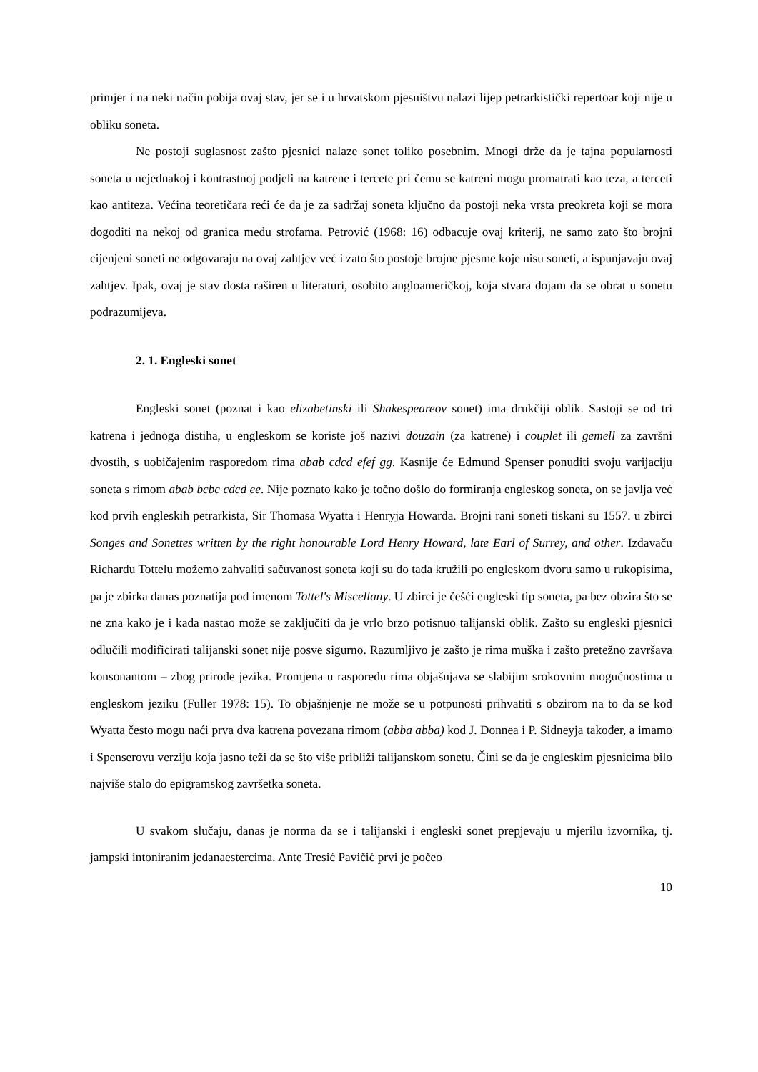primjer i na neki način pobija ovaj stav, jer se i u hrvatskom pjesništvu nalazi lijep petrarkistički repertoar koji nije u obliku soneta.
Ne postoji suglasnost zašto pjesnici nalaze sonet toliko posebnim. Mnogi drže da je tajna popularnosti soneta u nejednakoj i kontrastnoj podjeli na katrene i tercete pri čemu se katreni mogu promatrati kao teza, a terceti kao antiteza. Većina teoretičara reći će da je za sadržaj soneta ključno da postoji neka vrsta preokreta koji se mora dogoditi na nekoj od granica među strofama. Petrović (1968: 16) odbacuje ovaj kriterij, ne samo zato što brojni cijenjeni soneti ne odgovaraju na ovaj zahtjev već i zato što postoje brojne pjesme koje nisu soneti, a ispunjavaju ovaj zahtjev. Ipak, ovaj je stav dosta raširen u literaturi, osobito angloameričkoj, koja stvara dojam da se obrat u sonetu podrazumijeva.
2. 1. Engleski sonet
Engleski sonet (poznat i kao elizabetinski ili Shakespeareov sonet) ima drukčiji oblik. Sastoji se od tri katrena i jednoga distiha, u engleskom se koriste još nazivi douzain (za katrene) i couplet ili gemell za završni dvostih, s uobičajenim rasporedom rima abab cdcd efef gg. Kasnije će Edmund Spenser ponuditi svoju varijaciju soneta s rimom abab bcbc cdcd ee. Nije poznato kako je točno došlo do formiranja engleskog soneta, on se javlja već kod prvih engleskih petrarkista, Sir Thomasa Wyatta i Henryja Howarda. Brojni rani soneti tiskani su 1557. u zbirci Songes and Sonettes written by the right honourable Lord Henry Howard, late Earl of Surrey, and other. Izdavaču Richardu Tottelu možemo zahvaliti sačuvanost soneta koji su do tada kružili po engleskom dvoru samo u rukopisima, pa je zbirka danas poznatija pod imenom Tottel's Miscellany. U zbirci je češći engleski tip soneta, pa bez obzira što se ne zna kako je i kada nastao može se zaključiti da je vrlo brzo potisnuo talijanski oblik. Zašto su engleski pjesnici odlučili modificirati talijanski sonet nije posve sigurno. Razumljivo je zašto je rima muška i zašto pretežno završava konsonantom – zbog prirode jezika. Promjena u rasporedu rima objašnjava se slabijim srokovnim mogućnostima u engleskom jeziku (Fuller 1978: 15). To objašnjenje ne može se u potpunosti prihvatiti s obzirom na to da se kod Wyatta često mogu naći prva dva katrena povezana rimom (abba abba) kod J. Donnea i P. Sidneyja također, a imamo i Spenserovu verziju koja jasno teži da se što više približi talijanskom sonetu. Čini se da je engleskim pjesnicima bilo najviše stalo do epigramskog završetka soneta.
U svakom slučaju, danas je norma da se i talijanski i engleski sonet prepjevaju u mjerilu izvornika, tj. jampski intoniranim jedanaestercima. Ante Tresić Pavičić prvi je počeo
10